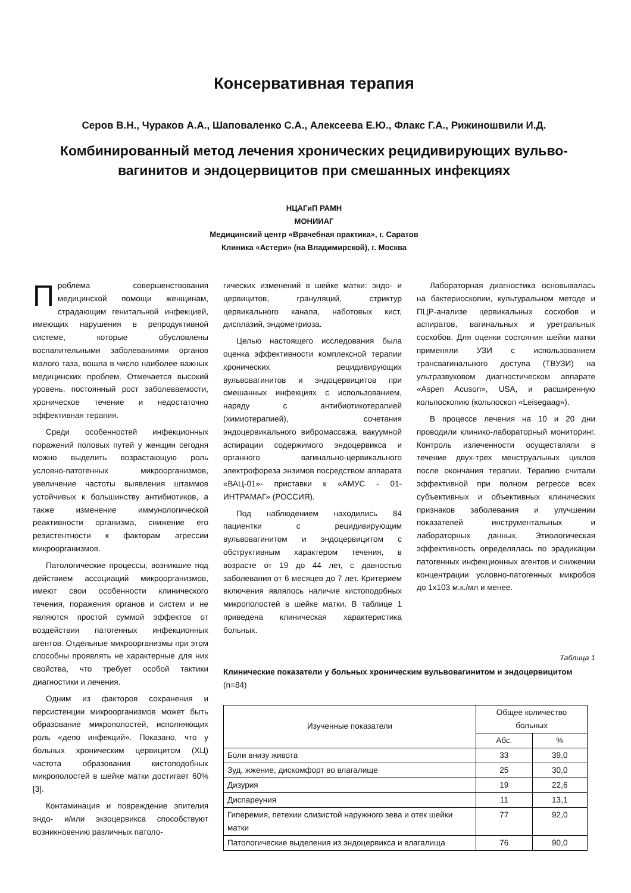Консервативная терапия
Серов В.Н., Чураков А.А., Шаповаленко С.А., Алексеева Е.Ю., Флакс Г.А., Рижиношвили И.Д.
Комбинированный метод лечения хронических рецидивирующих вульво-
вагинитов и эндоцервицитов при смешанных инфекциях
НЦАГиП РАМН
МОНИИАГ
Медицинский центр «Врачебная практика», г. Саратов
Клиника «Астери» (на Владимирской), г. Москва
Проблема совершенствования медицинской помощи женщинам, страдающим генитальной инфекцией, имеющих нарушения в репродуктивной системе, которые обусловлены воспалительными заболеваниями органов малого таза, вошла в число наиболее важных медицинских проблем. Отмечается высокий уровень, постоянный рост заболеваемости, хроническое течение и недостаточно эффективная терапия.
Среди особенностей инфекционных поражений половых путей у женщин сегодня можно выделить возрастающую роль условно-патогенных микроорганизмов, увеличение частоты выявления штаммов устойчивых к большинству антибиотиков, а также изменение иммунологической реактивности организма, снижение его резистентности к факторам агрессии микроорганизмов.
Патологические процессы, возникшие под действием ассоциаций микроорганизмов, имеют свои особенности клинического течения, поражения органов и систем и не являются простой суммой эффектов от воздействия патогенных инфекционных агентов. Отдельные микроорганизмы при этом способны проявлять не характерные для них свойства, что требует особой тактики диагностики и лечения.
Одним из факторов сохранения и персистенции микроорганизмов может быть образование микрополостей, исполняющих роль «депо инфекций». Показано, что у больных хроническим цервицитом (ХЦ) частота образования кистоподобных микрополостей в шейке матки достигает 60% [3].
Контаминация и повреждение эпителия эндо- и/или экзоцервикса способствуют возникновению различных патоло-
гических изменений в шейке матки: эндо- и цервицитов, грануляций, стриктур цервикального канала, наботовых кист, дисплазий, эндометриоза.
Целью настоящего исследования была оценка эффективности комплексной терапии хронических рецидивирующих вульвовагинитов и эндоцервицитов при смешанных инфекциях с использованием, наряду с антибиотикотерапией (химиотерапией), сочетания эндоцервикального вибромассажа, вакуумной аспирации содержимого эндоцервикса и органного вагинально-цервикального электрофореза энзимов посредством аппарата «ВАЦ-01»- приставки к «АМУС - 01-ИНТРАМАГ» (РОССИЯ).
Под наблюдением находились 84 пациентки с рецидивирующим вульвовагинитом и эндоцервицитом с обструктивным характером течения, в возрасте от 19 до 44 лет, с давностью заболевания от 6 месяцев до 7 лет. Критерием включения являлось наличие кистоподобных микрополостей в шейке матки. В таблице 1 приведена клиническая характеристика больных.
Лабораторная диагностика основывалась на бактериоскопии, культуральном методе и ПЦР-анализе цервикальных соскобов и аспиратов, вагинальных и уретральных соскобов. Для оценки состояния шейки матки применяли УЗИ с использованием трансвагинального доступа (ТВУЗИ) на ультразвуковом диагностическом аппарате «Aspen Acuson», USA, и расширенную кольпоскопию (кольпоскоп «Leisegaag»).
В процессе лечения на 10 и 20 дни проводили клинико-лабораторный мониторинг. Контроль излеченности осуществляли в течение двух-трех менструальных циклов после окончания терапии. Терапию считали эффективной при полном регрессе всех субъективных и объективных клинических признаков заболевания и улучшении показателей инструментальных и лабораторных данных. Этиологическая эффективность определялась по эрадикации патогенных инфекционных агентов и снижении концентрации условно-патогенных микробов до 1х103 м.к./мл и менее.
Таблица 1
Клинические показатели у больных хроническим вульвовагинитом и эндоцервицитом (n=84)
| Изученные показатели | Общее количество больных | |
| --- | --- | --- |
| | Абс. | % |
| Боли внизу живота | 33 | 39,0 |
| Зуд, жжение, дискомфорт во влагалище | 25 | 30,0 |
| Дизурия | 19 | 22,6 |
| Диспареуния | 11 | 13,1 |
| Гиперемия, петехии слизистой наружного зева и отек шейки матки | 77 | 92,0 |
| Патологические выделения из эндоцервикса и влагалища | 76 | 90,0 |